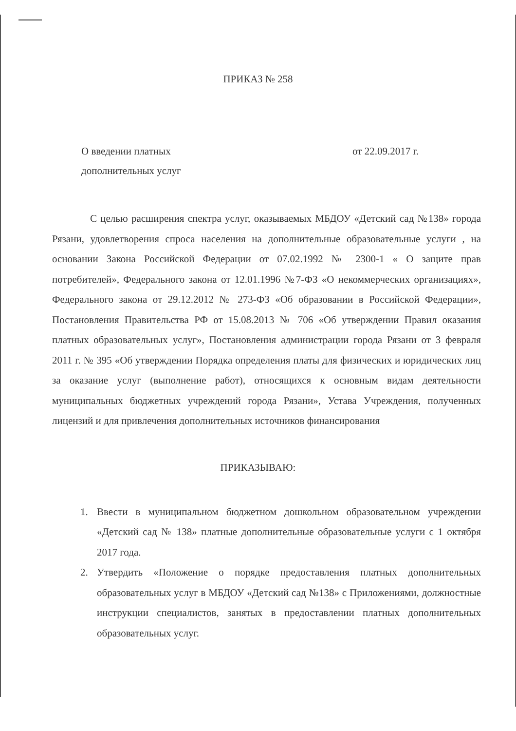ПРИКАЗ № 258
О введении платных
дополнительных услуг
от 22.09.2017 г.
С целью расширения спектра услуг, оказываемых МБДОУ «Детский сад №138» города Рязани, удовлетворения спроса населения на дополнительные образовательные услуги , на основании Закона Российской Федерации от 07.02.1992 № 2300-1 « О защите прав потребителей», Федерального закона от 12.01.1996 №7-ФЗ «О некоммерческих организациях», Федерального закона от 29.12.2012 № 273-ФЗ «Об образовании в Российской Федерации», Постановления Правительства РФ от 15.08.2013 № 706 «Об утверждении Правил оказания платных образовательных услуг», Постановления администрации города Рязани от 3 февраля 2011 г. № 395 «Об утверждении Порядка определения платы для физических и юридических лиц за оказание услуг (выполнение работ), относящихся к основным видам деятельности муниципальных бюджетных учреждений города Рязани», Устава Учреждения, полученных лицензий и для привлечения дополнительных источников финансирования
ПРИКАЗЫВАЮ:
1. Ввести в муниципальном бюджетном дошкольном образовательном учреждении «Детский сад № 138» платные дополнительные образовательные услуги с 1 октября 2017 года.
2. Утвердить «Положение о порядке предоставления платных дополнительных образовательных услуг в МБДОУ «Детский сад №138» с Приложениями, должностные инструкции специалистов, занятых в предоставлении платных дополнительных образовательных услуг.